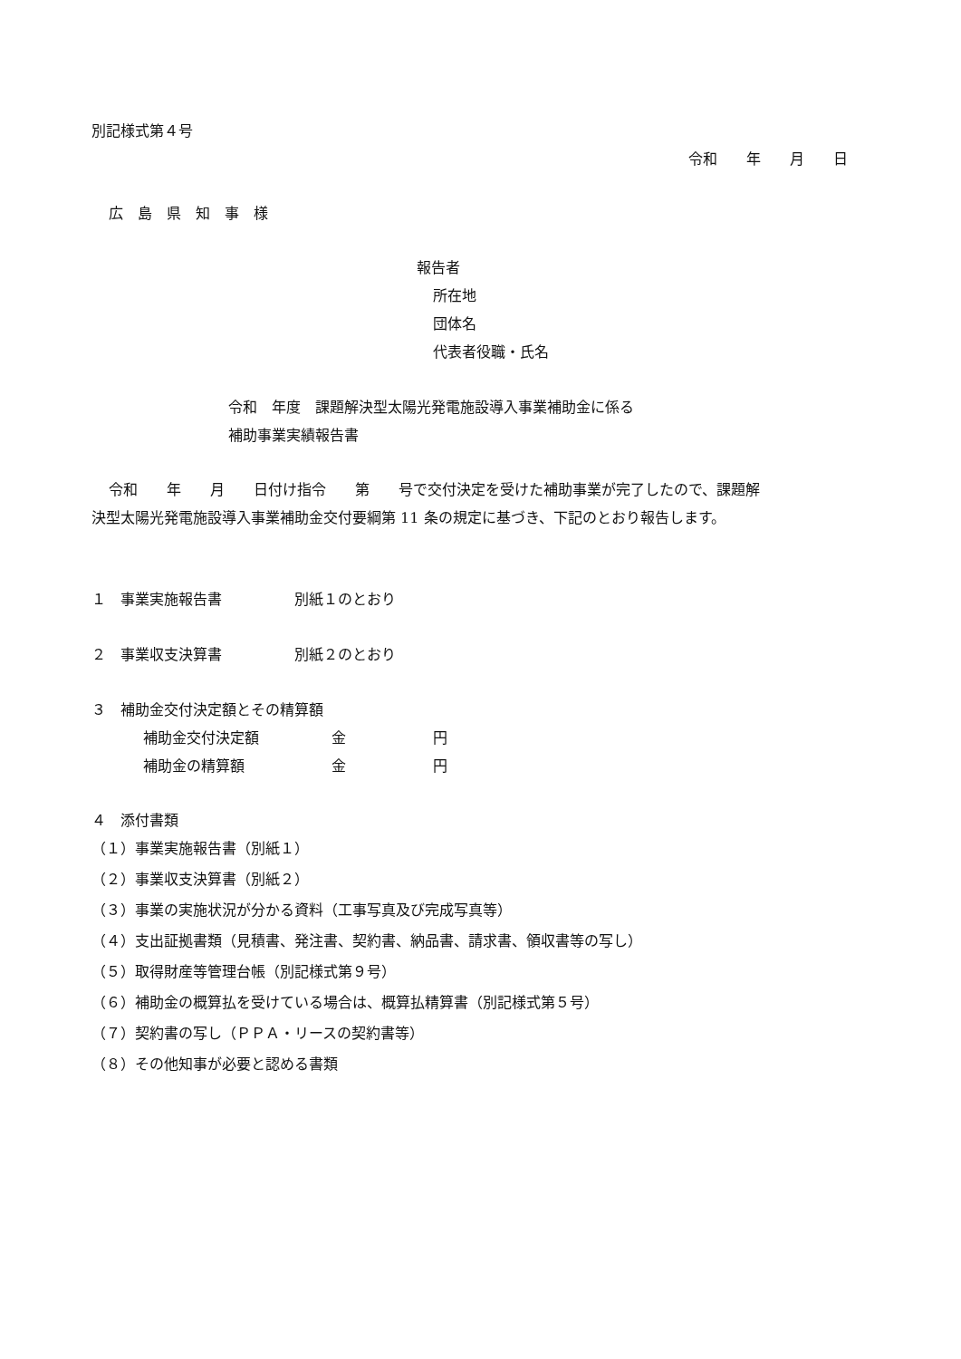別記様式第４号
令和　　年　　月　　日
広　島　県　知　事　様
報告者
所在地
団体名
代表者役職・氏名
令和　年度　課題解決型太陽光発電施設導入事業補助金に係る
補助事業実績報告書
令和　　年　　月　　日付け指令　　第　　号で交付決定を受けた補助事業が完了したので、課題解
決型太陽光発電施設導入事業補助金交付要綱第 11 条の規定に基づき、下記のとおり報告します。
１　事業実施報告書　　　　　別紙１のとおり
２　事業収支決算書　　　　　別紙２のとおり
３　補助金交付決定額とその精算額
補助金交付決定額　　　　　金　　　　　　円
補助金の精算額　　　　　　金　　　　　　円
４　添付書類
（１）事業実施報告書（別紙１）
（２）事業収支決算書（別紙２）
（３）事業の実施状況が分かる資料（工事写真及び完成写真等）
（４）支出証拠書類（見積書、発注書、契約書、納品書、請求書、領収書等の写し）
（５）取得財産等管理台帳（別記様式第９号）
（６）補助金の概算払を受けている場合は、概算払精算書（別記様式第５号）
（７）契約書の写し（ＰＰＡ・リースの契約書等）
（８）その他知事が必要と認める書類